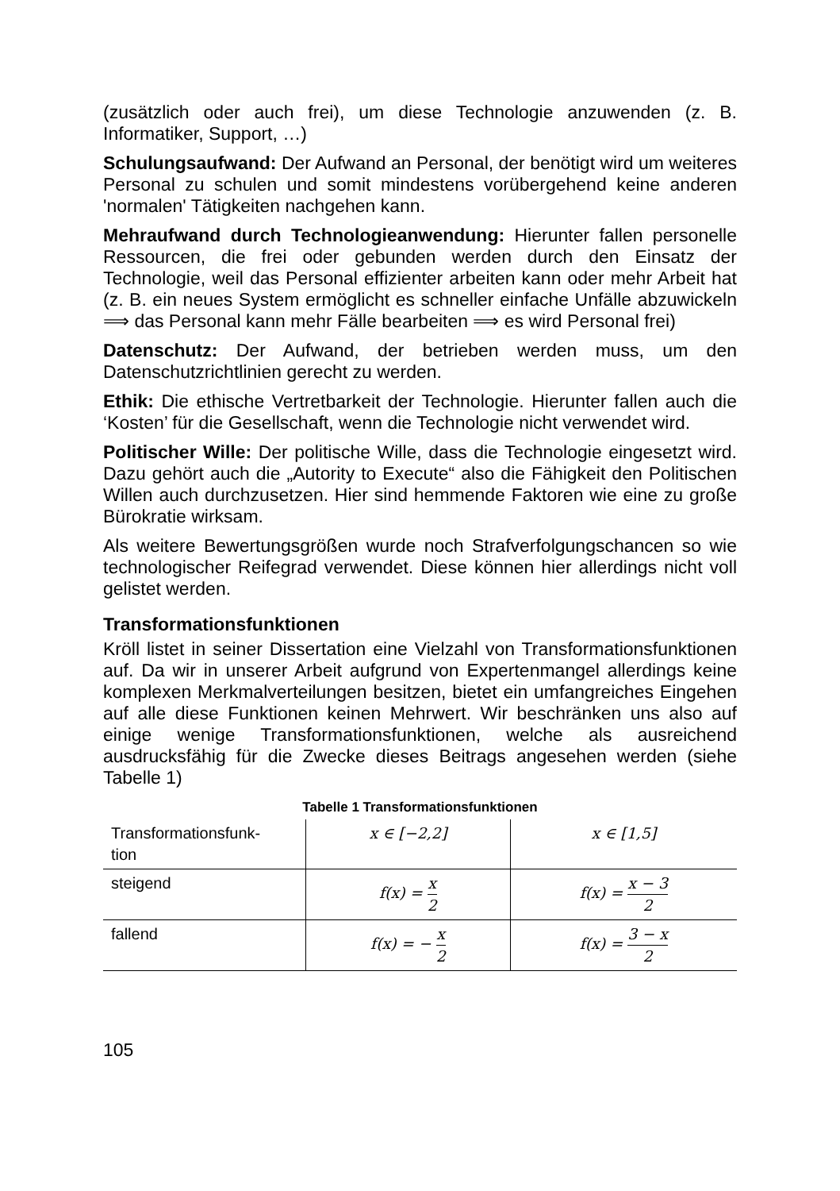(zusätzlich oder auch frei), um diese Technologie anzuwenden (z. B. Informatiker, Support, …)
Schulungsaufwand: Der Aufwand an Personal, der benötigt wird um weiteres Personal zu schulen und somit mindestens vorübergehend keine anderen 'normalen' Tätigkeiten nachgehen kann.
Mehraufwand durch Technologieanwendung: Hierunter fallen personelle Ressourcen, die frei oder gebunden werden durch den Einsatz der Technologie, weil das Personal effizienter arbeiten kann oder mehr Arbeit hat (z. B. ein neues System ermöglicht es schneller einfache Unfälle abzuwickeln ⟹ das Personal kann mehr Fälle bearbeiten ⟹ es wird Personal frei)
Datenschutz: Der Aufwand, der betrieben werden muss, um den Datenschutzrichtlinien gerecht zu werden.
Ethik: Die ethische Vertretbarkeit der Technologie. Hierunter fallen auch die ‘Kosten’ für die Gesellschaft, wenn die Technologie nicht verwendet wird.
Politischer Wille: Der politische Wille, dass die Technologie eingesetzt wird. Dazu gehört auch die „Autority to Execute“ also die Fähigkeit den Politischen Willen auch durchzusetzen. Hier sind hemmende Faktoren wie eine zu große Bürokratie wirksam.
Als weitere Bewertungsgrößen wurde noch Strafverfolgungschancen so wie technologischer Reifegrad verwendet. Diese können hier allerdings nicht voll gelistet werden.
Transformationsfunktionen
Kröll listet in seiner Dissertation eine Vielzahl von Transformationsfunktionen auf. Da wir in unserer Arbeit aufgrund von Expertenmangel allerdings keine komplexen Merkmalverteilungen besitzen, bietet ein umfangreiches Eingehen auf alle diese Funktionen keinen Mehrwert. Wir beschränken uns also auf einige wenige Transformationsfunktionen, welche als ausreichend ausdrucksfähig für die Zwecke dieses Beitrags angesehen werden (siehe Tabelle 1)
Tabelle 1 Transformationsfunktionen
| Transformationsfunk- tion | x ∈ [−2,2] | x ∈ [1,5] |
| steigend | f(x) = x 2 | f(x) = x − 3 2 |
| fallend | f(x) = − x 2 | f(x) = 3 − x 2 |
105